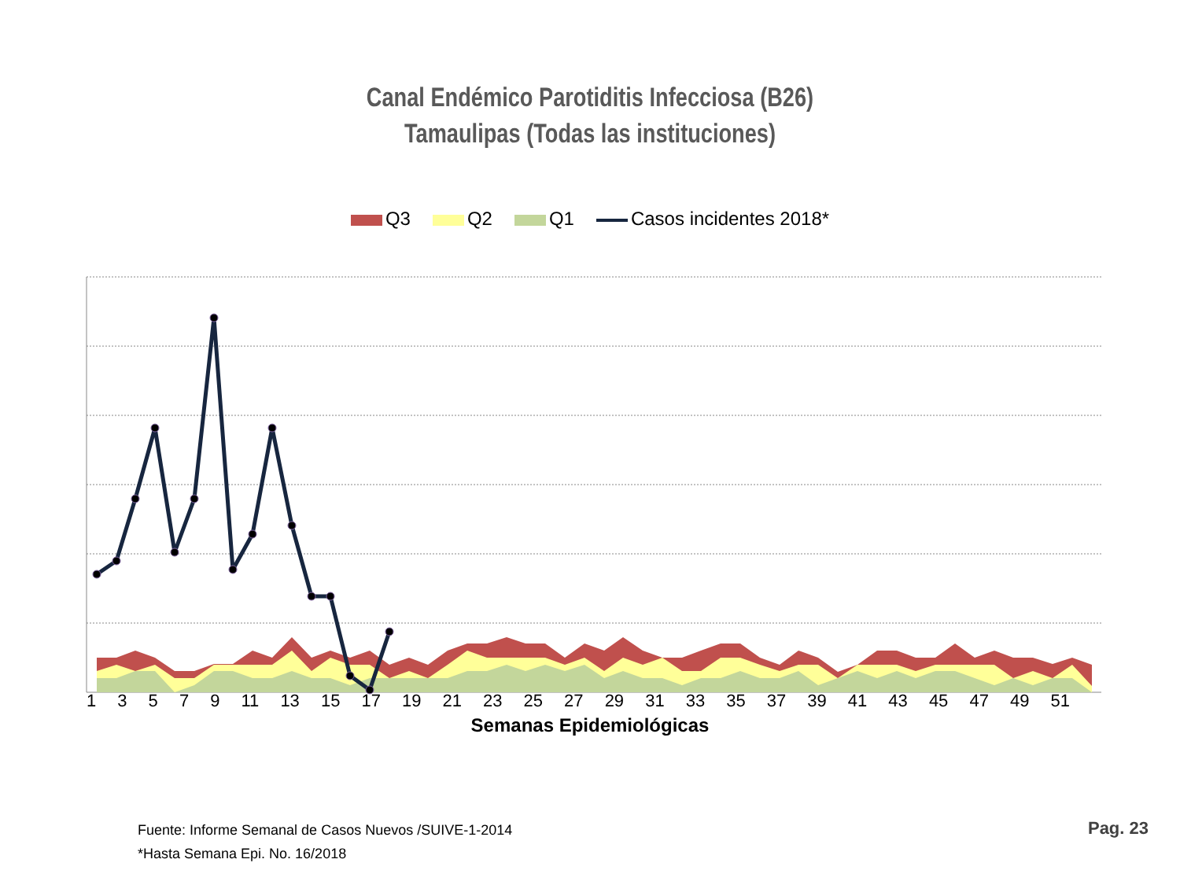Canal Endémico Parotiditis Infecciosa (B26)
Tamaulipas (Todas las instituciones)
Q3 Q2 Q1 Casos incidentes 2018*
1 3 5 7 9 11 13 15 17 19 21 23 25 27 29 31 33 35 37 39 41 43 45 47 49 51
Semanas Epidemiológicas
Fuente: Informe Semanal de Casos Nuevos /SUIVE-1-2014
*Hasta Semana Epi. No. 16/2018
Pag. 23